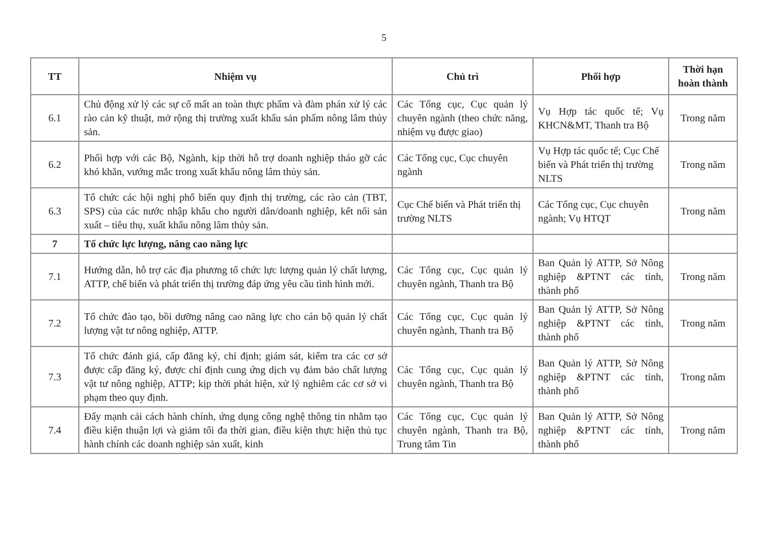5
| TT | Nhiệm vụ | Chủ trì | Phối hợp | Thời hạn hoàn thành |
| --- | --- | --- | --- | --- |
| 6.1 | Chủ động xử lý các sự cố mất an toàn thực phẩm và đàm phán xử lý các rào cản kỹ thuật, mở rộng thị trường xuất khẩu sản phẩm nông lâm thủy sản. | Các Tổng cục, Cục quản lý chuyên ngành (theo chức năng, nhiệm vụ được giao) | Vụ Hợp tác quốc tế; Vụ KHCN&MT, Thanh tra Bộ | Trong năm |
| 6.2 | Phối hợp với các Bộ, Ngành, kịp thời hỗ trợ doanh nghiệp tháo gỡ các khó khăn, vướng mắc trong xuất khẩu nông lâm thủy sản. | Các Tổng cục, Cục chuyên ngành | Vụ Hợp tác quốc tế; Cục Chế biến và Phát triển thị trường NLTS | Trong năm |
| 6.3 | Tổ chức các hội nghị phổ biến quy định thị trường, các rào cản (TBT, SPS) của các nước nhập khẩu cho người dân/doanh nghiệp, kết nối sản xuất – tiêu thụ, xuất khẩu nông lâm thủy sản. | Cục Chế biến và Phát triển thị trường NLTS | Các Tổng cục, Cục chuyên ngành; Vụ HTQT | Trong năm |
| 7 | Tổ chức lực lượng, nâng cao năng lực | | | |
| 7.1 | Hướng dẫn, hỗ trợ các địa phương tổ chức lực lượng quản lý chất lượng, ATTP, chế biến và phát triển thị trường đáp ứng yêu cầu tình hình mới. | Các Tổng cục, Cục quản lý chuyên ngành, Thanh tra Bộ | Ban Quản lý ATTP, Sở Nông nghiệp &PTNT các tỉnh, thành phố | Trong năm |
| 7.2 | Tổ chức đào tạo, bồi dưỡng nâng cao năng lực cho cán bộ quản lý chất lượng vật tư nông nghiệp, ATTP. | Các Tổng cục, Cục quản lý chuyên ngành, Thanh tra Bộ | Ban Quản lý ATTP, Sở Nông nghiệp &PTNT các tỉnh, thành phố | Trong năm |
| 7.3 | Tổ chức đánh giá, cấp đăng ký, chỉ định; giám sát, kiểm tra các cơ sở được cấp đăng ký, được chỉ định cung ứng dịch vụ đảm bảo chất lượng vật tư nông nghiệp, ATTP; kịp thời phát hiện, xử lý nghiêm các cơ sở vi phạm theo quy định. | Các Tổng cục, Cục quản lý chuyên ngành, Thanh tra Bộ | Ban Quản lý ATTP, Sở Nông nghiệp &PTNT các tỉnh, thành phố | Trong năm |
| 7.4 | Đẩy mạnh cải cách hành chính, ứng dụng công nghệ thông tin nhằm tạo điều kiện thuận lợi và giảm tối đa thời gian, điều kiện thực hiện thủ tục hành chính các doanh nghiệp sản xuất, kinh | Các Tổng cục, Cục quản lý chuyên ngành, Thanh tra Bộ, Trung tâm Tin | Ban Quản lý ATTP, Sở Nông nghiệp &PTNT các tỉnh, thành phố | Trong năm |